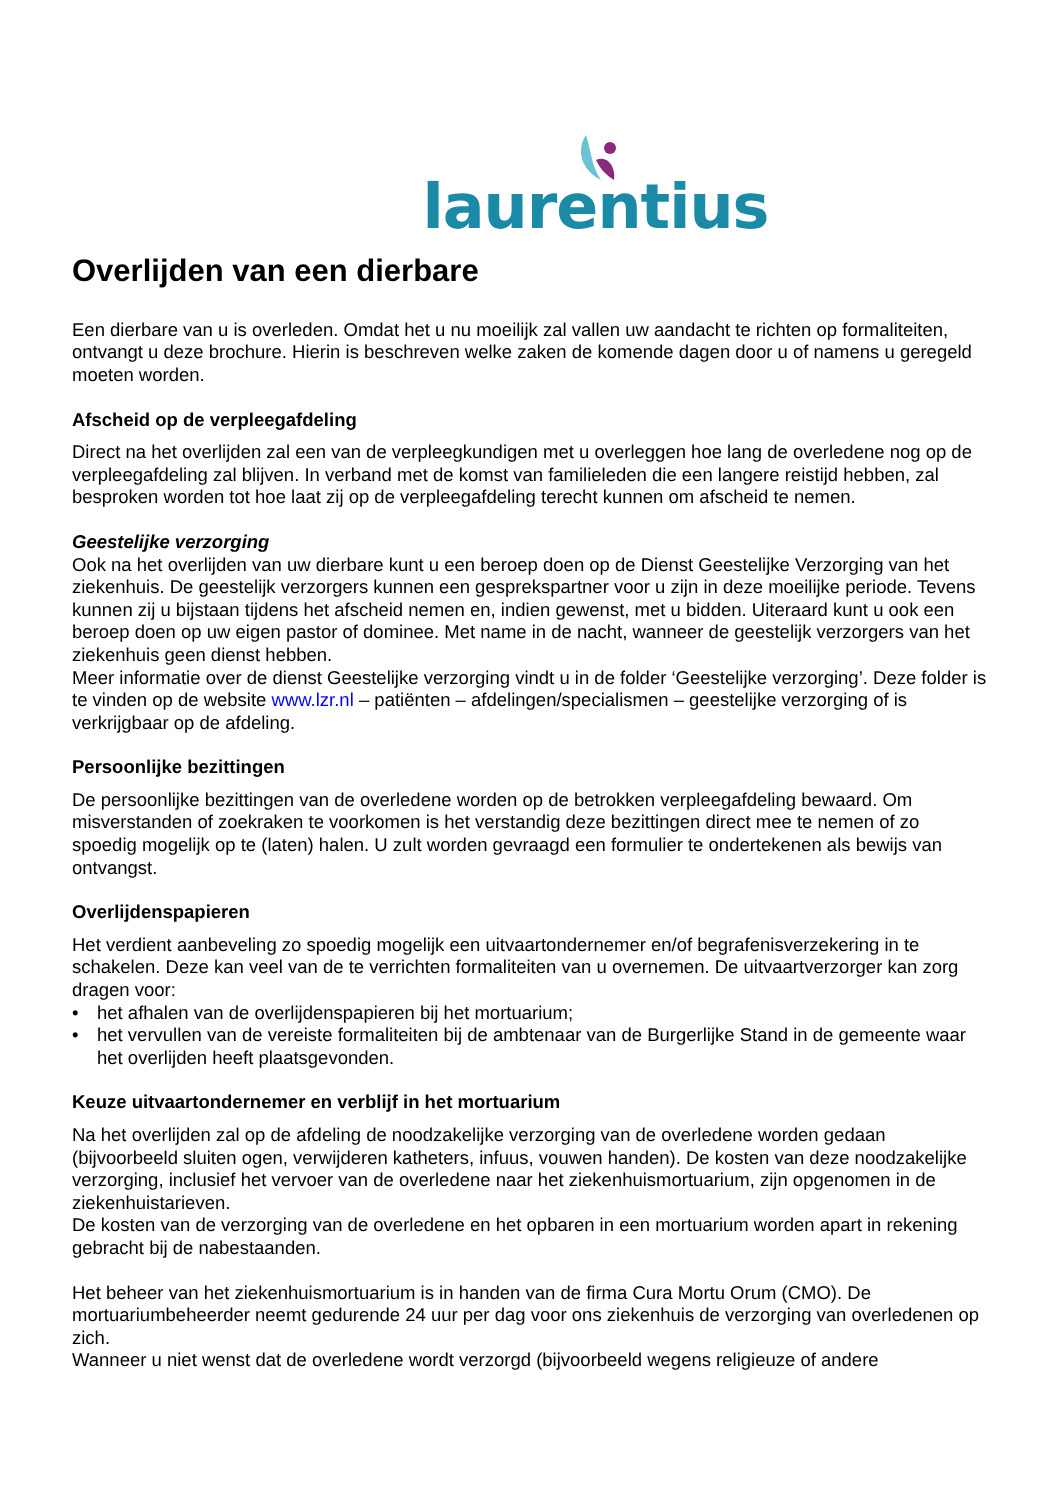laurentius
Overlijden van een dierbare
Een dierbare van u is overleden. Omdat het u nu moeilijk zal vallen uw aandacht te richten op formaliteiten, ontvangt u deze brochure. Hierin is beschreven welke zaken de komende dagen door u of namens u geregeld moeten worden.
Afscheid op de verpleegafdeling
Direct na het overlijden zal een van de verpleegkundigen met u overleggen hoe lang de overledene nog op de verpleegafdeling zal blijven. In verband met de komst van familieleden die een langere reistijd hebben, zal besproken worden tot hoe laat zij op de verpleegafdeling terecht kunnen om afscheid te nemen.
Geestelijke verzorging
Ook na het overlijden van uw dierbare kunt u een beroep doen op de Dienst Geestelijke Verzorging van het ziekenhuis. De geestelijk verzorgers kunnen een gesprekspartner voor u zijn in deze moeilijke periode. Tevens kunnen zij u bijstaan tijdens het afscheid nemen en, indien gewenst, met u bidden. Uiteraard kunt u ook een beroep doen op uw eigen pastor of dominee. Met name in de nacht, wanneer de geestelijk verzorgers van het ziekenhuis geen dienst hebben.
Meer informatie over de dienst Geestelijke verzorging vindt u in de folder ‘Geestelijke verzorging’. Deze folder is te vinden op de website www.lzr.nl – patiënten – afdelingen/specialismen – geestelijke verzorging of is verkrijgbaar op de afdeling.
Persoonlijke bezittingen
De persoonlijke bezittingen van de overledene worden op de betrokken verpleegafdeling bewaard. Om misverstanden of zoekraken te voorkomen is het verstandig deze bezittingen direct mee te nemen of zo spoedig mogelijk op te (laten) halen. U zult worden gevraagd een formulier te ondertekenen als bewijs van ontvangst.
Overlijdenspapieren
Het verdient aanbeveling zo spoedig mogelijk een uitvaartondernemer en/of begrafenisverzekering in te schakelen. Deze kan veel van de te verrichten formaliteiten van u overnemen. De uitvaartverzorger kan zorg dragen voor:
• het afhalen van de overlijdenspapieren bij het mortuarium;
• het vervullen van de vereiste formaliteiten bij de ambtenaar van de Burgerlijke Stand in de gemeente waar het overlijden heeft plaatsgevonden.
Keuze uitvaartondernemer en verblijf in het mortuarium
Na het overlijden zal op de afdeling de noodzakelijke verzorging van de overledene worden gedaan (bijvoorbeeld sluiten ogen, verwijderen katheters, infuus, vouwen handen). De kosten van deze noodzakelijke verzorging, inclusief het vervoer van de overledene naar het ziekenhuismortuarium, zijn opgenomen in de ziekenhuistarieven.
De kosten van de verzorging van de overledene en het opbaren in een mortuarium worden apart in rekening gebracht bij de nabestaanden.
Het beheer van het ziekenhuismortuarium is in handen van de firma Cura Mortu Orum (CMO). De mortuariumbeheerder neemt gedurende 24 uur per dag voor ons ziekenhuis de verzorging van overledenen op zich.
Wanneer u niet wenst dat de overledene wordt verzorgd (bijvoorbeeld wegens religieuze of andere